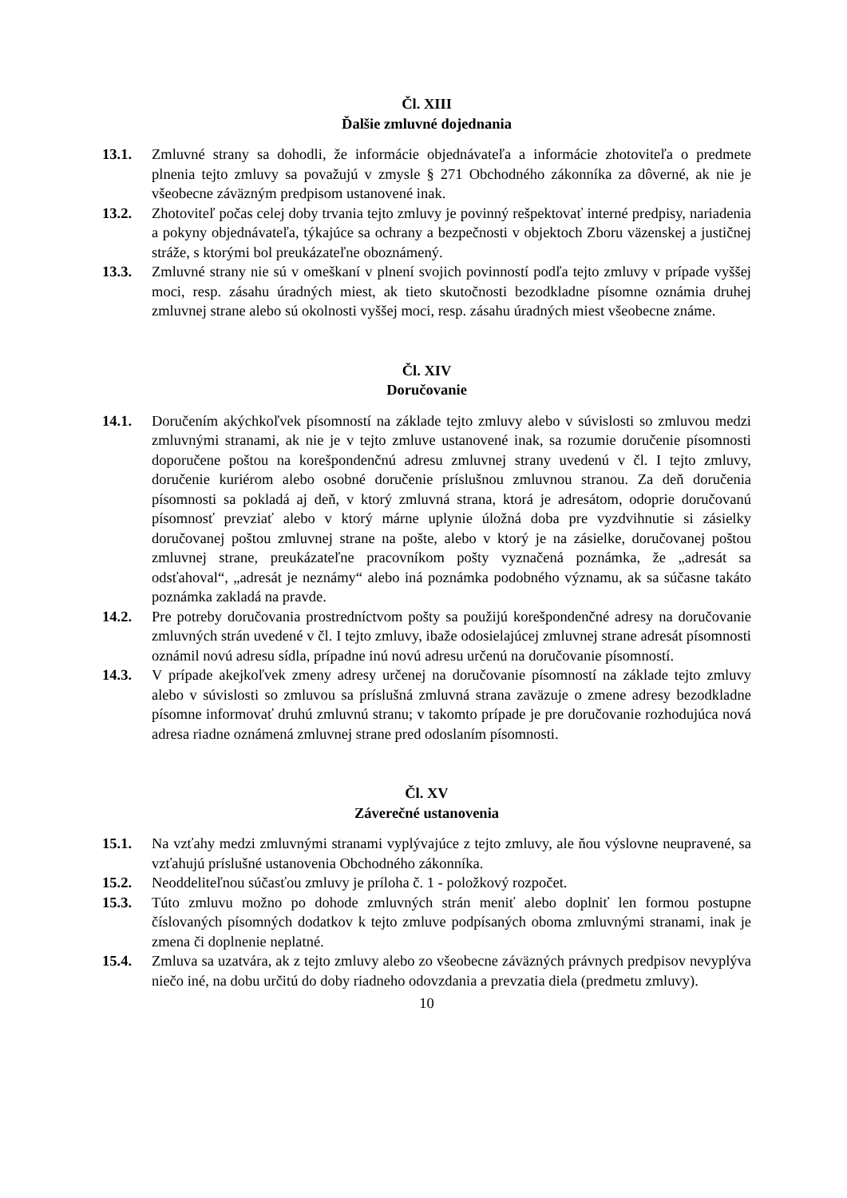Čl. XIII
Ďalšie zmluvné dojednania
13.1. Zmluvné strany sa dohodli, že informácie objednávateľa a informácie zhotoviteľa o predmete plnenia tejto zmluvy sa považujú v zmysle § 271 Obchodného zákonníka za dôverné, ak nie je všeobecne záväzným predpisom ustanovené inak.
13.2. Zhotoviteľ počas celej doby trvania tejto zmluvy je povinný rešpektovať interné predpisy, nariadenia a pokyny objednávateľa, týkajúce sa ochrany a bezpečnosti v objektoch Zboru väzenskej a justičnej stráže, s ktorými bol preukázateľne oboznámený.
13.3. Zmluvné strany nie sú v omeškaní v plnení svojich povinností podľa tejto zmluvy v prípade vyššej moci, resp. zásahu úradných miest, ak tieto skutočnosti bezodkladne písomne oznámia druhej zmluvnej strane alebo sú okolnosti vyššej moci, resp. zásahu úradných miest všeobecne známe.
Čl. XIV
Doručovanie
14.1. Doručením akýchkoľvek písomností na základe tejto zmluvy alebo v súvislosti so zmluvou medzi zmluvnými stranami, ak nie je v tejto zmluve ustanovené inak, sa rozumie doručenie písomnosti doporučene poštou na korešpondenčnú adresu zmluvnej strany uvedenú v čl. I tejto zmluvy, doručenie kuriérom alebo osobné doručenie príslušnou zmluvnou stranou. Za deň doručenia písomnosti sa pokladá aj deň, v ktorý zmluvná strana, ktorá je adresátom, odoprie doručovanú písomnosť prevziať alebo v ktorý márne uplynie úložná doba pre vyzdvihnutie si zásielky doručovanej poštou zmluvnej strane na pošte, alebo v ktorý je na zásielke, doručovanej poštou zmluvnej strane, preukázateľne pracovníkom pošty vyznačená poznámka, že „adresát sa odsťahoval“, „adresát je neznámy“ alebo iná poznámka podobného významu, ak sa súčasne takáto poznámka zakladá na pravde.
14.2. Pre potreby doručovania prostredníctvom pošty sa použijú korešpondenčné adresy na doručovanie zmluvných strán uvedené v čl. I tejto zmluvy, ibaže odosielajúcej zmluvnej strane adresát písomnosti oznámil novú adresu sídla, prípadne inú novú adresu určenú na doručovanie písomností.
14.3. V prípade akejkoľvek zmeny adresy určenej na doručovanie písomností na základe tejto zmluvy alebo v súvislosti so zmluvou sa príslušná zmluvná strana zaväzuje o zmene adresy bezodkladne písomne informovať druhú zmluvnú stranu; v takomto prípade je pre doručovanie rozhodujúca nová adresa riadne oznámená zmluvnej strane pred odoslaním písomnosti.
Čl. XV
Záverečné ustanovenia
15.1. Na vzťahy medzi zmluvnými stranami vyplývajúce z tejto zmluvy, ale ňou výslovne neupravené, sa vzťahujú príslušné ustanovenia Obchodného zákonníka.
15.2. Neoddeliteľnou súčasťou zmluvy je príloha č. 1 - položkový rozpočet.
15.3. Túto zmluvu možno po dohode zmluvných strán meniť alebo doplniť len formou postupne číslovaných písomných dodatkov k tejto zmluve podpísaných oboma zmluvnými stranami, inak je zmena či doplnenie neplatné.
15.4. Zmluva sa uzatvára, ak z tejto zmluvy alebo zo všeobecne záväzných právnych predpisov nevyplýva niečo iné, na dobu určitú do doby riadneho odovzdania a prevzatia diela (predmetu zmluvy).
10